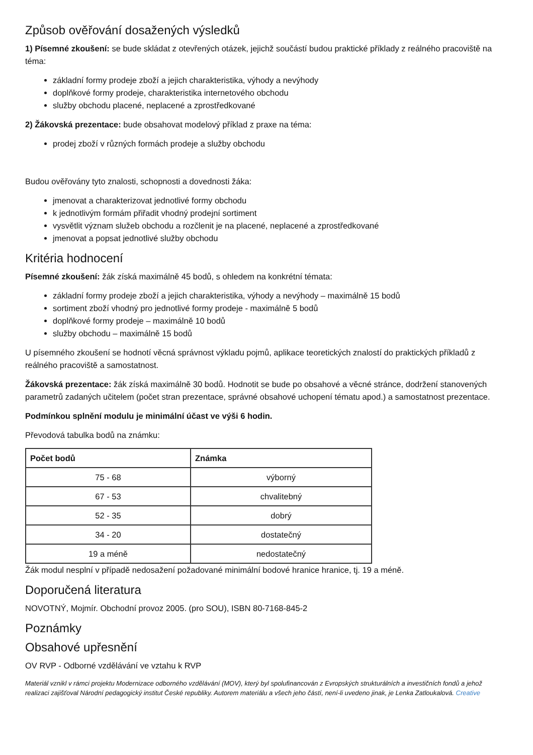Způsob ověřování dosažených výsledků
1) Písemné zkoušení: se bude skládat z otevřených otázek, jejichž součástí budou praktické příklady z reálného pracoviště na téma:
základní formy prodeje zboží a jejich charakteristika, výhody a nevýhody
doplňkové formy prodeje, charakteristika internetového obchodu
služby obchodu placené, neplacené a zprostředkované
2) Žákovská prezentace: bude obsahovat modelový příklad z praxe na téma:
prodej zboží v různých formách prodeje a služby obchodu
Budou ověřovány tyto znalosti, schopnosti a dovednosti žáka:
jmenovat a charakterizovat jednotlivé formy obchodu
k jednotlivým formám přiřadit vhodný prodejní sortiment
vysvětlit význam služeb obchodu a rozčlenit je na placené, neplacené a zprostředkované
jmenovat a popsat jednotlivé služby obchodu
Kritéria hodnocení
Písemné zkoušení: žák získá maximálně 45 bodů, s ohledem na konkrétní témata:
základní formy prodeje zboží a jejich charakteristika, výhody a nevýhody – maximálně 15 bodů
sortiment zboží vhodný pro jednotlivé formy prodeje - maximálně 5 bodů
doplňkové formy prodeje – maximálně 10 bodů
služby obchodu – maximálně 15 bodů
U písemného zkoušení se hodnotí věcná správnost výkladu pojmů, aplikace teoretických znalostí do praktických příkladů z reálného pracoviště a samostatnost.
Žákovská prezentace: žák získá maximálně 30 bodů. Hodnotit se bude po obsahové a věcné stránce, dodržení stanovených parametrů zadaných učitelem (počet stran prezentace, správné obsahové uchopení tématu apod.) a samostatnost prezentace.
Podmínkou splnění modulu je minimální účast ve výši 6 hodin.
Převodová tabulka bodů na známku:
| Počet bodů | Známka |
| --- | --- |
| 75 - 68 | výborný |
| 67 - 53 | chvalitebný |
| 52 - 35 | dobrý |
| 34 - 20 | dostatečný |
| 19 a méně | nedostatečný |
Žák modul nesplní v případě nedosažení požadované minimální bodové hranice hranice, tj. 19 a méně.
Doporučená literatura
NOVOTNÝ, Mojmír. Obchodní provoz 2005. (pro SOU), ISBN 80-7168-845-2
Poznámky
Obsahové upřesnění
OV RVP - Odborné vzdělávání ve vztahu k RVP
Materiál vznikl v rámci projektu Modernizace odborného vzdělávání (MOV), který byl spolufinancován z Evropských strukturálních a investičních fondů a jehož realizaci zajišťoval Národní pedagogický institut České republiky. Autorem materiálu a všech jeho částí, není-li uvedeno jinak, je Lenka Zatloukalová. Creative